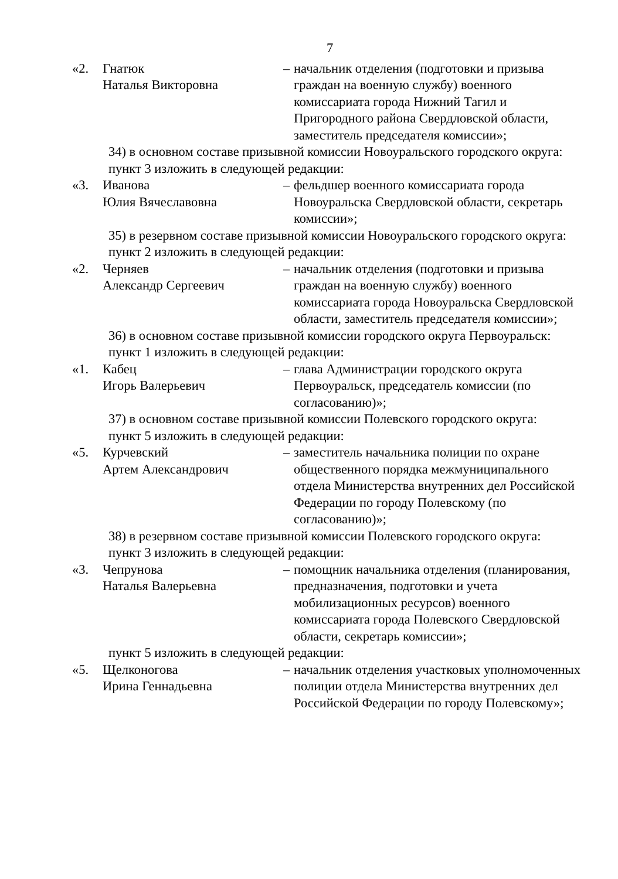7
«2. Гнатюк
Наталья Викторовна
– начальник отделения (подготовки и призыва граждан на военную службу) военного комиссариата города Нижний Тагил и Пригородного района Свердловской области, заместитель председателя комиссии»;
34) в основном составе призывной комиссии Новоуральского городского округа:
пункт 3 изложить в следующей редакции:
«3. Иванова
Юлия Вячеславовна
– фельдшер военного комиссариата города Новоуральска Свердловской области, секретарь комиссии»;
35) в резервном составе призывной комиссии Новоуральского городского округа:
пункт 2 изложить в следующей редакции:
«2. Черняев
Александр Сергеевич
– начальник отделения (подготовки и призыва граждан на военную службу) военного комиссариата города Новоуральска Свердловской области, заместитель председателя комиссии»;
36) в основном составе призывной комиссии городского округа Первоуральск:
пункт 1 изложить в следующей редакции:
«1. Кабец
Игорь Валерьевич
– глава Администрации городского округа Первоуральск, председатель комиссии (по согласованию)»;
37) в основном составе призывной комиссии Полевского городского округа:
пункт 5 изложить в следующей редакции:
«5. Курчевский
Артем Александрович
– заместитель начальника полиции по охране общественного порядка межмуниципального отдела Министерства внутренних дел Российской Федерации по городу Полевскому (по согласованию)»;
38) в резервном составе призывной комиссии Полевского городского округа:
пункт 3 изложить в следующей редакции:
«3. Чепрунова
Наталья Валерьевна
– помощник начальника отделения (планирования, предназначения, подготовки и учета мобилизационных ресурсов) военного комиссариата города Полевского Свердловской области, секретарь комиссии»;
пункт 5 изложить в следующей редакции:
«5. Щелконогова
Ирина Геннадьевна
– начальник отделения участковых уполномоченных полиции отдела Министерства внутренних дел Российской Федерации по городу Полевскому»;